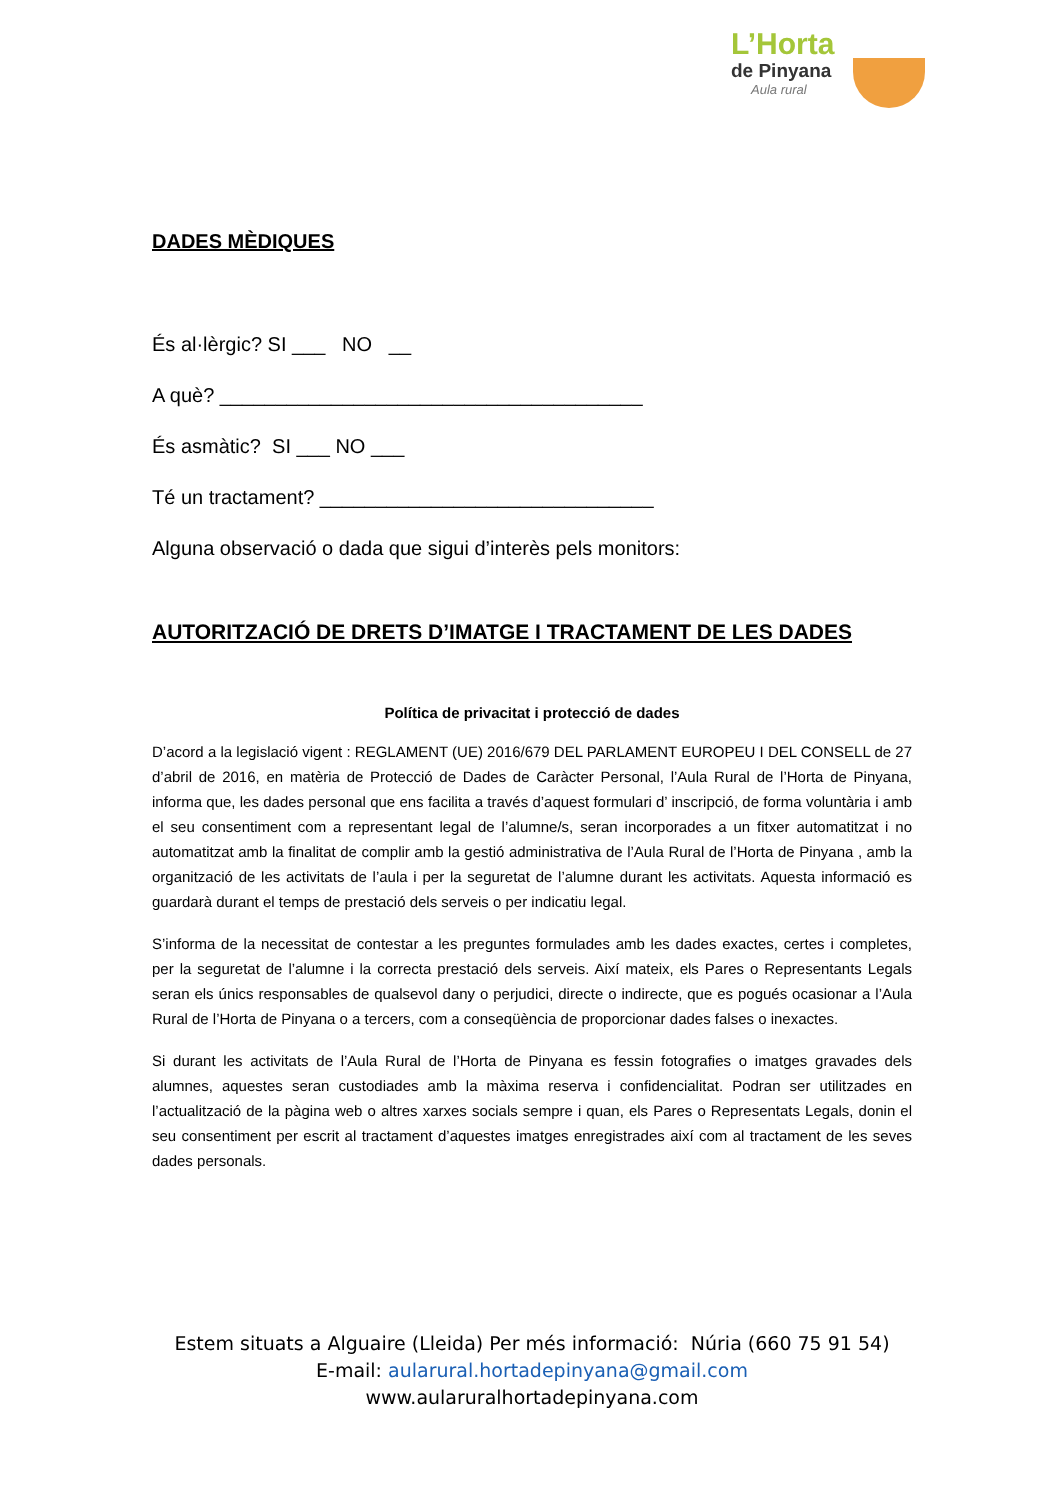L’Horta
de Pinyana
Aula rural
DADES MÈDIQUES
És al·lèrgic? SI ___ NO __
A què? ______________________________________
És asmàtic? SI ___ NO ___
Té un tractament? ______________________________
Alguna observació o dada que sigui d’interès pels monitors:
AUTORITZACIÓ DE DRETS D’IMATGE I TRACTAMENT DE LES DADES
Política de privacitat i protecció de dades
D’acord a la legislació vigent : REGLAMENT (UE) 2016/679 DEL PARLAMENT EUROPEU I DEL CONSELL de 27 d’abril de 2016, en matèria de Protecció de Dades de Caràcter Personal, l’Aula Rural de l’Horta de Pinyana, informa que, les dades personal que ens facilita a través d’aquest formulari d’ inscripció, de forma voluntària i amb el seu consentiment com a representant legal de l’alumne/s, seran incorporades a un fitxer automatitzat i no automatitzat amb la finalitat de complir amb la gestió administrativa de l’Aula Rural de l’Horta de Pinyana , amb la organització de les activitats de l’aula i per la seguretat de l’alumne durant les activitats. Aquesta informació es guardarà durant el temps de prestació dels serveis o per indicatiu legal.
S’informa de la necessitat de contestar a les preguntes formulades amb les dades exactes, certes i completes, per la seguretat de l’alumne i la correcta prestació dels serveis. Així mateix, els Pares o Representants Legals seran els únics responsables de qualsevol dany o perjudici, directe o indirecte, que es pogués ocasionar a l’Aula Rural de l’Horta de Pinyana o a tercers, com a conseqüència de proporcionar dades falses o inexactes.
Si durant les activitats de l’Aula Rural de l’Horta de Pinyana es fessin fotografies o imatges gravades dels alumnes, aquestes seran custodiades amb la màxima reserva i confidencialitat. Podran ser utilitzades en l’actualització de la pàgina web o altres xarxes socials sempre i quan, els Pares o Representats Legals, donin el seu consentiment per escrit al tractament d’aquestes imatges enregistrades així com al tractament de les seves dades personals.
Estem situats a Alguaire (Lleida) Per més informació: Núria (660 75 91 54)
E-mail: aularural.hortadepinyana@gmail.com
www.aularuralhortadepinyana.com